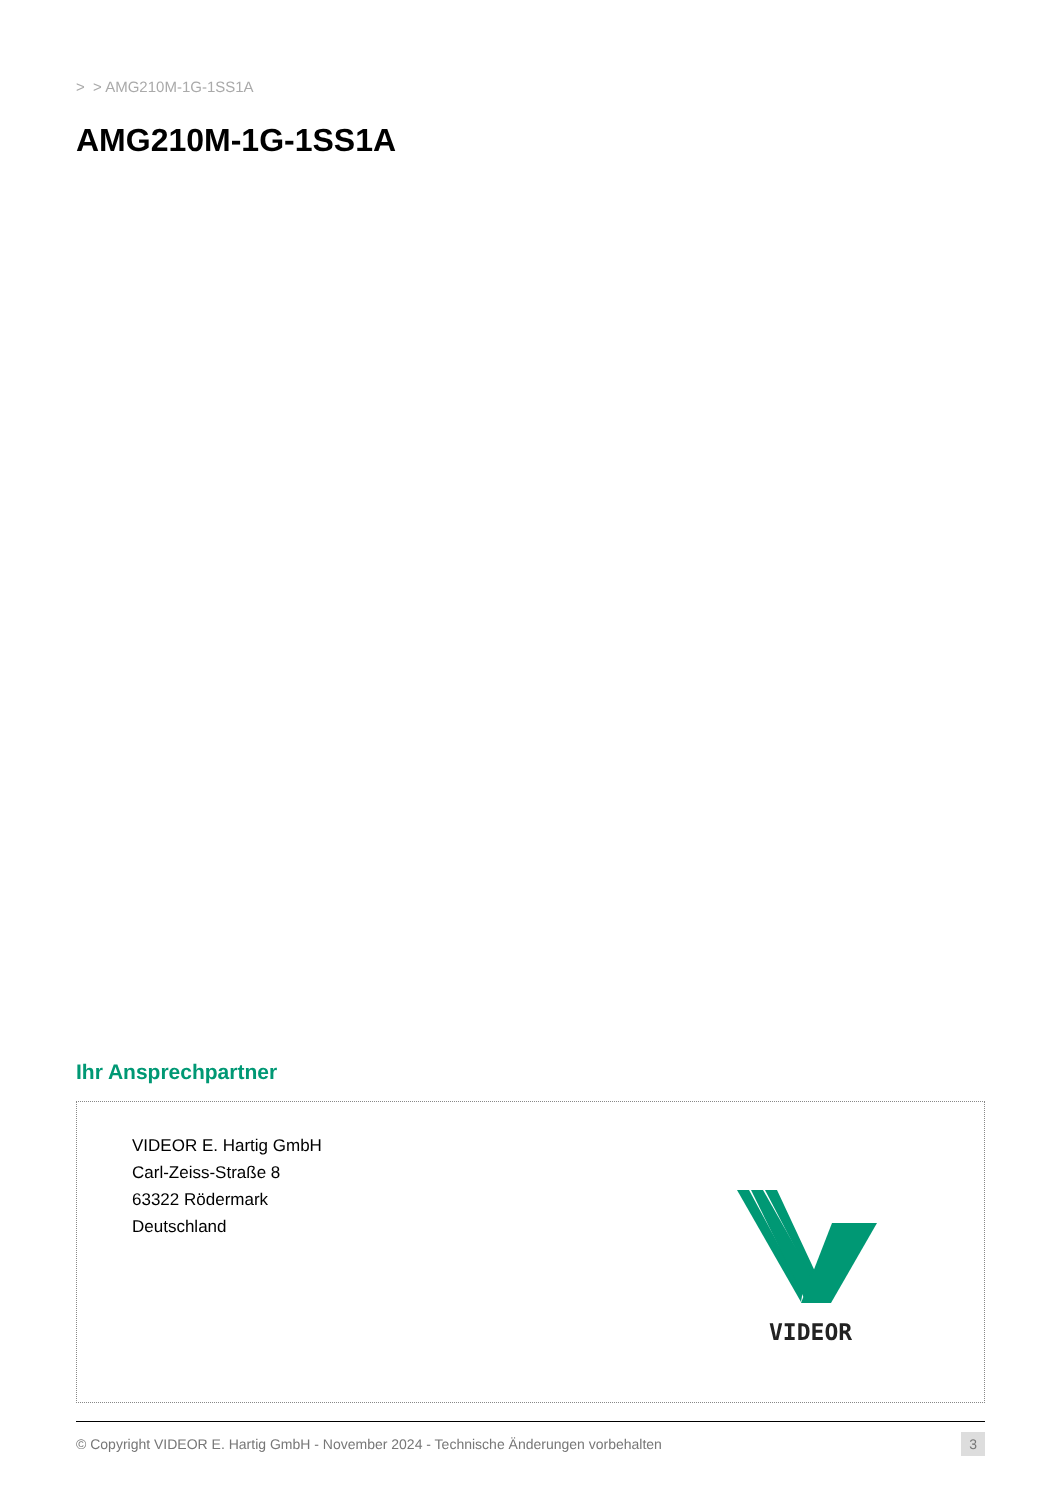> > AMG210M-1G-1SS1A
AMG210M-1G-1SS1A
Ihr Ansprechpartner
VIDEOR E. Hartig GmbH
Carl-Zeiss-Straße 8
63322 Rödermark
Deutschland
VIDEOR
© Copyright VIDEOR E. Hartig GmbH - November 2024 - Technische Änderungen vorbehalten 3